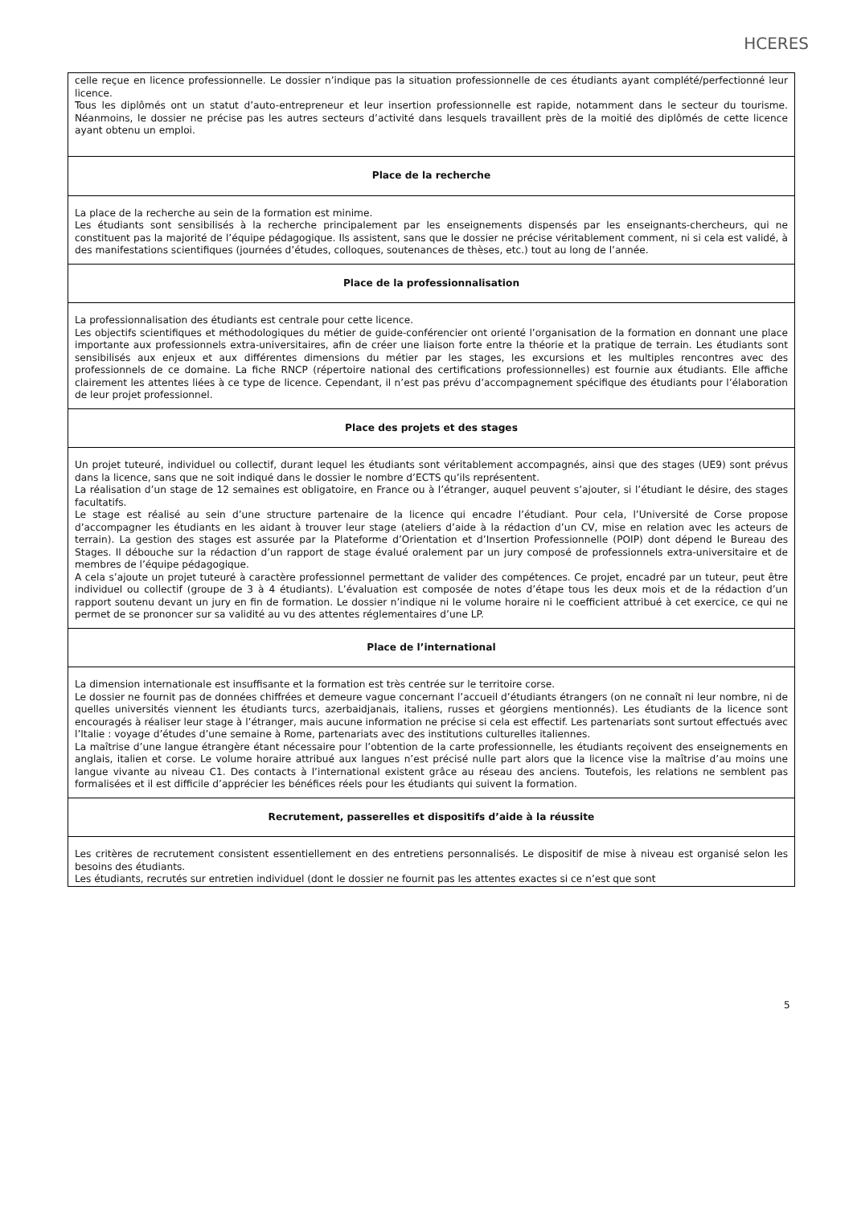HCERES
| celle reçue en licence professionnelle. Le dossier n’indique pas la situation professionnelle de ces étudiants ayant complété/perfectionné leur licence. Tous les diplômés ont un statut d’auto-entrepreneur et leur insertion professionnelle est rapide, notamment dans le secteur du tourisme. Néanmoins, le dossier ne précise pas les autres secteurs d’activité dans lesquels travaillent près de la moitié des diplômés de cette licence ayant obtenu un emploi. |
| Place de la recherche |
| La place de la recherche au sein de la formation est minime. Les étudiants sont sensibilisés à la recherche principalement par les enseignements dispensés par les enseignants-chercheurs, qui ne constituent pas la majorité de l’équipe pédagogique. Ils assistent, sans que le dossier ne précise véritablement comment, ni si cela est validé, à des manifestations scientifiques (journées d’études, colloques, soutenances de thèses, etc.) tout au long de l’année. |
| Place de la professionnalisation |
| La professionnalisation des étudiants est centrale pour cette licence. Les objectifs scientifiques et méthodologiques du métier de guide-conférencier ont orienté l’organisation de la formation en donnant une place importante aux professionnels extra-universitaires, afin de créer une liaison forte entre la théorie et la pratique de terrain. Les étudiants sont sensibilisés aux enjeux et aux différentes dimensions du métier par les stages, les excursions et les multiples rencontres avec des professionnels de ce domaine. La fiche RNCP (répertoire national des certifications professionnelles) est fournie aux étudiants. Elle affiche clairement les attentes liées à ce type de licence. Cependant, il n’est pas prévu d’accompagnement spécifique des étudiants pour l’élaboration de leur projet professionnel. |
| Place des projets et des stages |
| Un projet tuteuré, individuel ou collectif, durant lequel les étudiants sont véritablement accompagnés, ainsi que des stages (UE9) sont prévus dans la licence, sans que ne soit indiqué dans le dossier le nombre d’ECTS qu’ils représentent. La réalisation d’un stage de 12 semaines est obligatoire, en France ou à l’étranger, auquel peuvent s’ajouter, si l’étudiant le désire, des stages facultatifs. Le stage est réalisé au sein d’une structure partenaire de la licence qui encadre l’étudiant. Pour cela, l’Université de Corse propose d’accompagner les étudiants en les aidant à trouver leur stage (ateliers d’aide à la rédaction d’un CV, mise en relation avec les acteurs de terrain). La gestion des stages est assurée par la Plateforme d’Orientation et d’Insertion Professionnelle (POIP) dont dépend le Bureau des Stages. Il débouche sur la rédaction d’un rapport de stage évalué oralement par un jury composé de professionnels extra-universitaire et de membres de l’équipe pédagogique. A cela s’ajoute un projet tuteuré à caractère professionnel permettant de valider des compétences. Ce projet, encadré par un tuteur, peut être individuel ou collectif (groupe de 3 à 4 étudiants). L’évaluation est composée de notes d’étape tous les deux mois et de la rédaction d’un rapport soutenu devant un jury en fin de formation. Le dossier n’indique ni le volume horaire ni le coefficient attribué à cet exercice, ce qui ne permet de se prononcer sur sa validité au vu des attentes réglementaires d’une LP. |
| Place de l’international |
| La dimension internationale est insuffisante et la formation est très centrée sur le territoire corse. Le dossier ne fournit pas de données chiffrées et demeure vague concernant l’accueil d’étudiants étrangers (on ne connaît ni leur nombre, ni de quelles universités viennent les étudiants turcs, azerbaidjanais, italiens, russes et géorgiens mentionnés). Les étudiants de la licence sont encouragés à réaliser leur stage à l’étranger, mais aucune information ne précise si cela est effectif. Les partenariats sont surtout effectués avec l’Italie : voyage d’études d’une semaine à Rome, partenariats avec des institutions culturelles italiennes. La maîtrise d’une langue étrangère étant nécessaire pour l’obtention de la carte professionnelle, les étudiants reçoivent des enseignements en anglais, italien et corse. Le volume horaire attribué aux langues n’est précisé nulle part alors que la licence vise la maîtrise d’au moins une langue vivante au niveau C1. Des contacts à l’international existent grâce au réseau des anciens. Toutefois, les relations ne semblent pas formalisées et il est difficile d’apprécier les bénéfices réels pour les étudiants qui suivent la formation. |
| Recrutement, passerelles et dispositifs d’aide à la réussite |
| Les critères de recrutement consistent essentiellement en des entretiens personnalisés. Le dispositif de mise à niveau est organisé selon les besoins des étudiants. Les étudiants, recrutés sur entretien individuel (dont le dossier ne fournit pas les attentes exactes si ce n’est que sont |
5